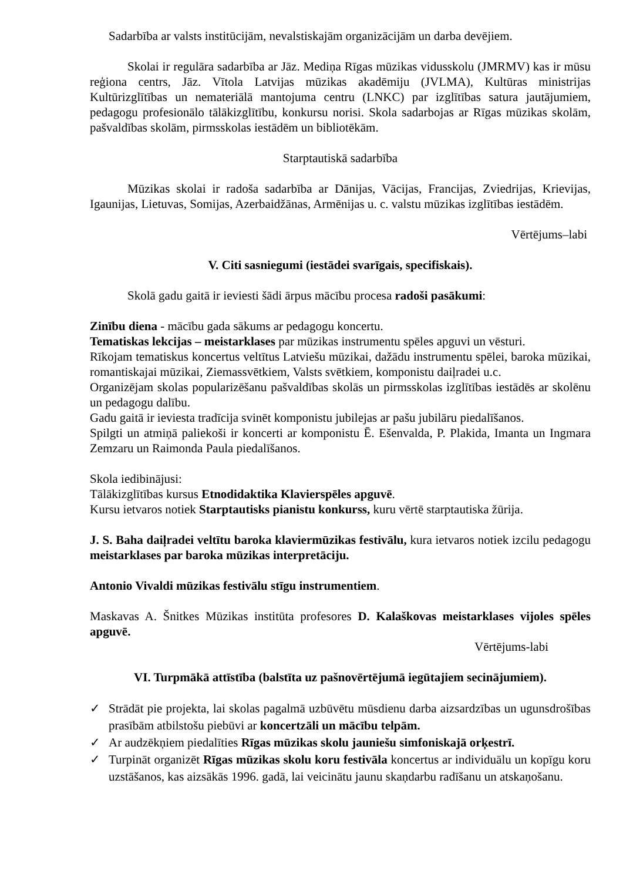Sadarbība ar valsts institūcijām, nevalstiskajām organizācijām un darba devējiem.
Skolai ir regulāra sadarbība ar Jāz. Mediņa Rīgas mūzikas vidusskolu (JMRMV) kas ir mūsu reģiona centrs, Jāz. Vītola Latvijas mūzikas akadēmiju (JVLMA), Kultūras ministrijas Kultūrizglītības un nemateriālā mantojuma centru (LNKC) par izglītības satura jautājumiem, pedagogu profesionālo tālākizglītību, konkursu norisi. Skola sadarbojas ar Rīgas mūzikas skolām, pašvaldības skolām, pirmsskolas iestādēm un bibliotēkām.
Starptautiskā sadarbība
Mūzikas skolai ir radoša sadarbība ar Dānijas, Vācijas, Francijas, Zviedrijas, Krievijas, Igaunijas, Lietuvas, Somijas, Azerbaidžānas, Armēnijas u. c. valstu mūzikas izglītības iestādēm.
Vērtējums–labi
V. Citi sasniegumi (iestādei svarīgais, specifiskais).
Skolā gadu gaitā ir ieviesti šādi ārpus mācību procesa radoši pasākumi:
Zinību diena - mācību gada sākums ar pedagogu koncertu.
Tematiskas lekcijas – meistarklases par mūzikas instrumentu spēles apguvi un vēsturi.
Rīkojam tematiskus koncertus veltītus Latviešu mūzikai, dažādu instrumentu spēlei, baroka mūzikai, romantiskajai mūzikai, Ziemassvētkiem, Valsts svētkiem, komponistu daiļradei u.c.
Organizējam skolas popularizēšanu pašvaldības skolās un pirmsskolas izglītības iestādēs ar skolēnu un pedagogu dalību.
Gadu gaitā ir ieviesta tradīcija svinēt komponistu jubilejas ar pašu jubilāru piedalīšanos.
Spilgti un atmiņā paliekoši ir koncerti ar komponistu Ē. Ešenvalda, P. Plakida, Imanta un Ingmara Zemzaru un Raimonda Paula piedalīšanos.
Skola iedibinājusi:
Tālākizglītības kursus Etnodidaktika Klavierspēles apguvē.
Kursu ietvaros notiek Starptautisks pianistu konkurss, kuru vērtē starptautiska žūrija.
J. S. Baha daiļradei veltītu baroka klaviermūzikas festivālu, kura ietvaros notiek izcilu pedagogu meistarklases par baroka mūzikas interpretāciju.
Antonio Vivaldi mūzikas festivālu stīgu instrumentiem.
Maskavas A. Šnitkes Mūzikas institūta profesores D. Kalaškovas meistarklases vijoles spēles apguvē.
Vērtējums-labi
VI. Turpmākā attīstība (balstīta uz pašnovērtējumā iegūtajiem secinājumiem).
✓ Strādāt pie projekta, lai skolas pagalmā uzbūvētu mūsdienu darba aizsardzības un ugunsdrošības prasībām atbilstošu piebūvi ar koncertzāli un mācību telpām.
✓ Ar audzēkņiem piedalīties Rīgas mūzikas skolu jauniešu simfoniskajā orķestrī.
✓ Turpināt organizēt Rīgas mūzikas skolu koru festivāla koncertus ar individuālu un kopīgu koru uzstāšanos, kas aizsākās 1996. gadā, lai veicinātu jaunu skaņdarbu radīšanu un atskaņošanu.